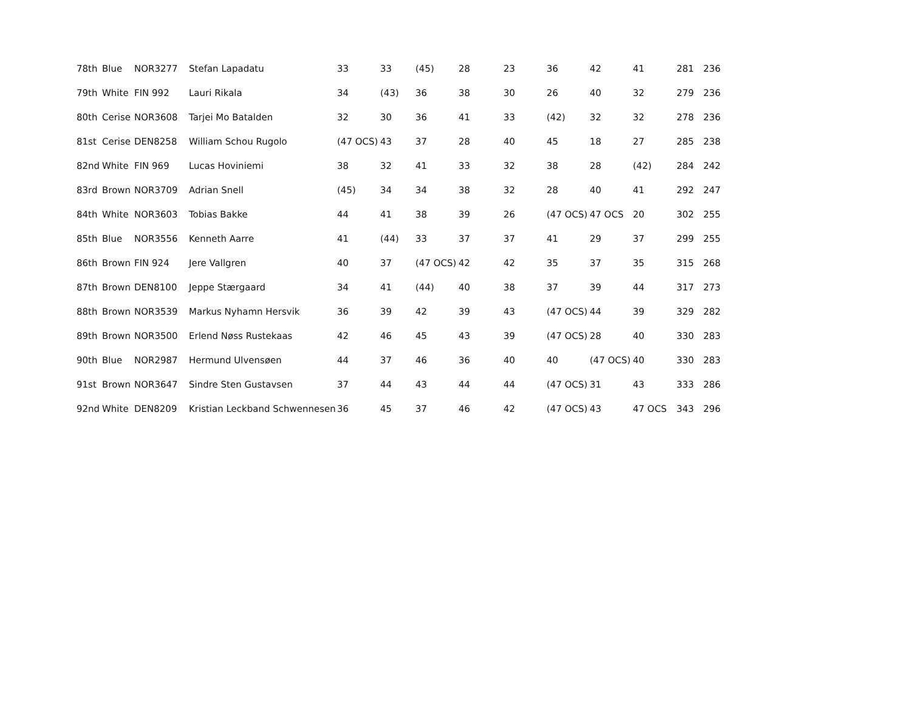| 78th | Blue | NOR3277 | Stefan Lapadatu | 33 | 33 | (45) | 28 | 23 | 36 | 42 | 41 | 281 | 236 |
| 79th | White | FIN 992 | Lauri Rikala | 34 | (43) | 36 | 38 | 30 | 26 | 40 | 32 | 279 | 236 |
| 80th | Cerise | NOR3608 | Tarjei Mo Batalden | 32 | 30 | 36 | 41 | 33 | (42) | 32 | 32 | 278 | 236 |
| 81st | Cerise | DEN8258 | William Schou Rugolo | (47 OCS) | 43 | 37 | 28 | 40 | 45 | 18 | 27 | 285 | 238 |
| 82nd | White | FIN 969 | Lucas Hoviniemi | 38 | 32 | 41 | 33 | 32 | 38 | 28 | (42) | 284 | 242 |
| 83rd | Brown | NOR3709 | Adrian Snell | (45) | 34 | 34 | 38 | 32 | 28 | 40 | 41 | 292 | 247 |
| 84th | White | NOR3603 | Tobias Bakke | 44 | 41 | 38 | 39 | 26 | (47 OCS) | 47 OCS | 20 | 302 | 255 |
| 85th | Blue | NOR3556 | Kenneth Aarre | 41 | (44) | 33 | 37 | 37 | 41 | 29 | 37 | 299 | 255 |
| 86th | Brown | FIN 924 | Jere Vallgren | 40 | 37 | (47 OCS) | 42 | 42 | 35 | 37 | 35 | 315 | 268 |
| 87th | Brown | DEN8100 | Jeppe Stærgaard | 34 | 41 | (44) | 40 | 38 | 37 | 39 | 44 | 317 | 273 |
| 88th | Brown | NOR3539 | Markus Nyhamn Hersvik | 36 | 39 | 42 | 39 | 43 | (47 OCS) | 44 | 39 | 329 | 282 |
| 89th | Brown | NOR3500 | Erlend Nøss Rustekaas | 42 | 46 | 45 | 43 | 39 | (47 OCS) | 28 | 40 | 330 | 283 |
| 90th | Blue | NOR2987 | Hermund Ulvensøen | 44 | 37 | 46 | 36 | 40 | 40 | (47 OCS) | 40 | 330 | 283 |
| 91st | Brown | NOR3647 | Sindre Sten Gustavsen | 37 | 44 | 43 | 44 | 44 | (47 OCS) | 31 | 43 | 333 | 286 |
| 92nd | White | DEN8209 | Kristian Leckband Schwennesen | 36 | 45 | 37 | 46 | 42 | (47 OCS) | 43 | 47 OCS | 343 | 296 |